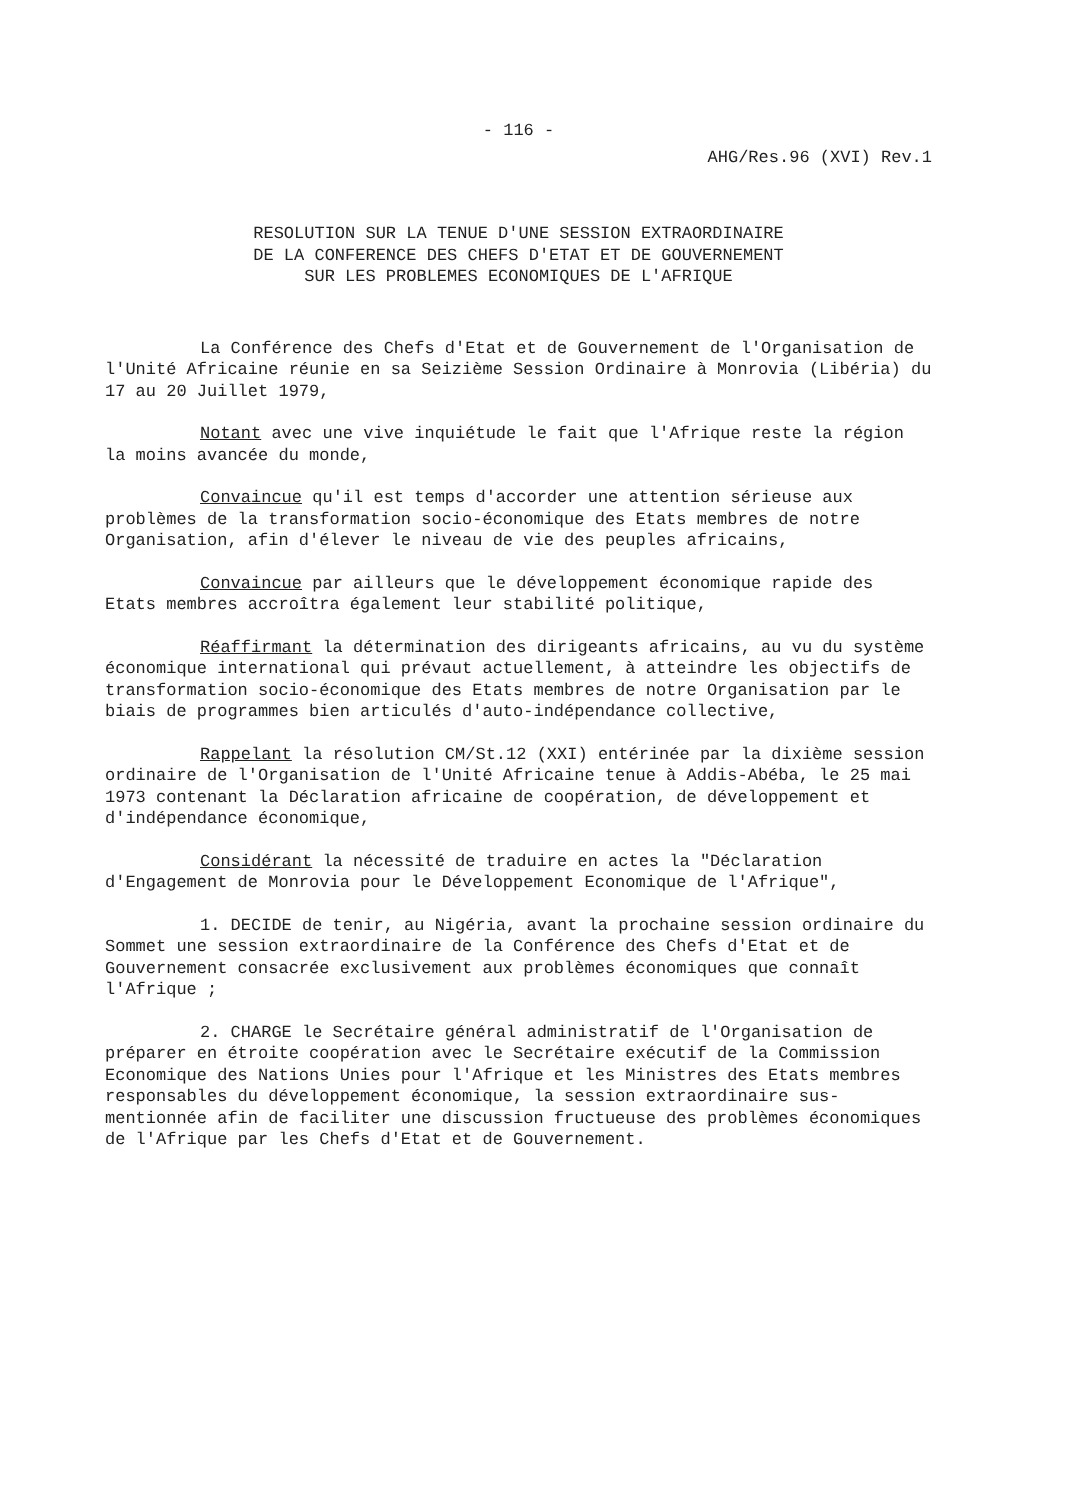- 116 -
AHG/Res.96 (XVI) Rev.1
RESOLUTION SUR LA TENUE D'UNE SESSION EXTRAORDINAIRE
DE LA CONFERENCE DES CHEFS D'ETAT ET DE GOUVERNEMENT
SUR LES PROBLEMES ECONOMIQUES DE L'AFRIQUE
La Conférence des Chefs d'Etat et de Gouvernement de l'Organisation de l'Unité Africaine réunie en sa Seizième Session Ordinaire à Monrovia (Libéria) du 17 au 20 Juillet 1979,
Notant avec une vive inquiétude le fait que l'Afrique reste la région la moins avancée du monde,
Convaincue qu'il est temps d'accorder une attention sérieuse aux problèmes de la transformation socio-économique des Etats membres de notre Organisation, afin d'élever le niveau de vie des peuples africains,
Convaincue par ailleurs que le développement économique rapide des Etats membres accroîtra également leur stabilité politique,
Réaffirmant la détermination des dirigeants africains, au vu du système économique international qui prévaut actuellement, à atteindre les objectifs de transformation socio-économique des Etats membres de notre Organisation par le biais de programmes bien articulés d'auto-indépendance collective,
Rappelant la résolution CM/St.12 (XXI) entérinée par la dixième session ordinaire de l'Organisation de l'Unité Africaine tenue à Addis-Abéba, le 25 mai 1973 contenant la Déclaration africaine de coopération, de développement et d'indépendance économique,
Considérant la nécessité de traduire en actes la "Déclaration d'Engagement de Monrovia pour le Développement Economique de l'Afrique",
1. DECIDE de tenir, au Nigéria, avant la prochaine session ordinaire du Sommet une session extraordinaire de la Conférence des Chefs d'Etat et de Gouvernement consacrée exclusivement aux problèmes économiques que connaît l'Afrique ;
2. CHARGE le Secrétaire général administratif de l'Organisation de préparer en étroite coopération avec le Secrétaire exécutif de la Commission Economique des Nations Unies pour l'Afrique et les Ministres des Etats membres responsables du développement économique, la session extraordinaire sus-mentionnée afin de faciliter une discussion fructueuse des problèmes économiques de l'Afrique par les Chefs d'Etat et de Gouvernement.